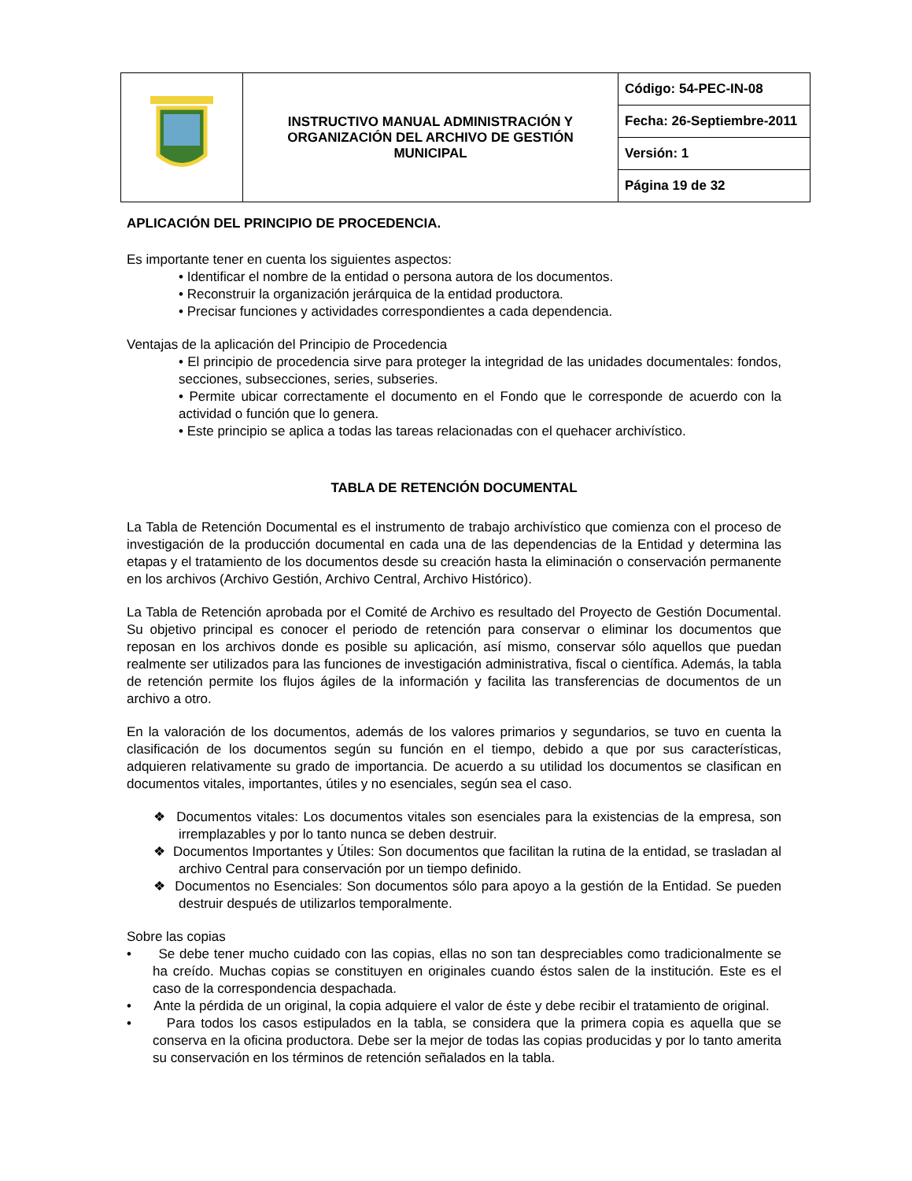| | INSTRUCTIVO MANUAL ADMINISTRACIÓN Y ORGANIZACIÓN DEL ARCHIVO DE GESTIÓN MUNICIPAL | Código: 54-PEC-IN-08 |
| | | Fecha: 26-Septiembre-2011 |
| | | Versión: 1 |
| | | Página 19 de 32 |
APLICACIÓN DEL PRINCIPIO DE PROCEDENCIA.
Es importante tener en cuenta los siguientes aspectos:
• Identificar el nombre de la entidad o persona autora de los documentos.
• Reconstruir la organización jerárquica de la entidad productora.
• Precisar funciones y actividades correspondientes a cada dependencia.
Ventajas de la aplicación del Principio de Procedencia
• El principio de procedencia sirve para proteger la integridad de las unidades documentales: fondos, secciones, subsecciones, series, subseries.
• Permite ubicar correctamente el documento en el Fondo que le corresponde de acuerdo con la actividad o función que lo genera.
• Este principio se aplica a todas las tareas relacionadas con el quehacer archivístico.
TABLA DE RETENCIÓN DOCUMENTAL
La Tabla de Retención Documental es el instrumento de trabajo archivístico que comienza con el proceso de investigación de la producción documental en cada una de las dependencias de la Entidad y determina las etapas y el tratamiento de los documentos desde su creación hasta la eliminación o conservación permanente en los archivos (Archivo Gestión, Archivo Central, Archivo Histórico).
La Tabla de Retención aprobada por el Comité de Archivo es resultado del Proyecto de Gestión Documental. Su objetivo principal es conocer el periodo de retención para conservar o eliminar los documentos que reposan en los archivos donde es posible su aplicación, así mismo, conservar sólo aquellos que puedan realmente ser utilizados para las funciones de investigación administrativa, fiscal o científica. Además, la tabla de retención permite los flujos ágiles de la información y facilita las transferencias de documentos de un archivo a otro.
En la valoración de los documentos, además de los valores primarios y segundarios, se tuvo en cuenta la clasificación de los documentos según su función en el tiempo, debido a que por sus características, adquieren relativamente su grado de importancia. De acuerdo a su utilidad los documentos se clasifican en documentos vitales, importantes, útiles y no esenciales, según sea el caso.
❖ Documentos vitales: Los documentos vitales son esenciales para la existencias de la empresa, son irremplazables y por lo tanto nunca se deben destruir.
❖ Documentos Importantes y Útiles: Son documentos que facilitan la rutina de la entidad, se trasladan al archivo Central para conservación por un tiempo definido.
❖ Documentos no Esenciales: Son documentos sólo para apoyo a la gestión de la Entidad. Se pueden destruir después de utilizarlos temporalmente.
Sobre las copias
• Se debe tener mucho cuidado con las copias, ellas no son tan despreciables como tradicionalmente se ha creído. Muchas copias se constituyen en originales cuando éstos salen de la institución. Este es el caso de la correspondencia despachada.
• Ante la pérdida de un original, la copia adquiere el valor de éste y debe recibir el tratamiento de original.
• Para todos los casos estipulados en la tabla, se considera que la primera copia es aquella que se conserva en la oficina productora. Debe ser la mejor de todas las copias producidas y por lo tanto amerita su conservación en los términos de retención señalados en la tabla.